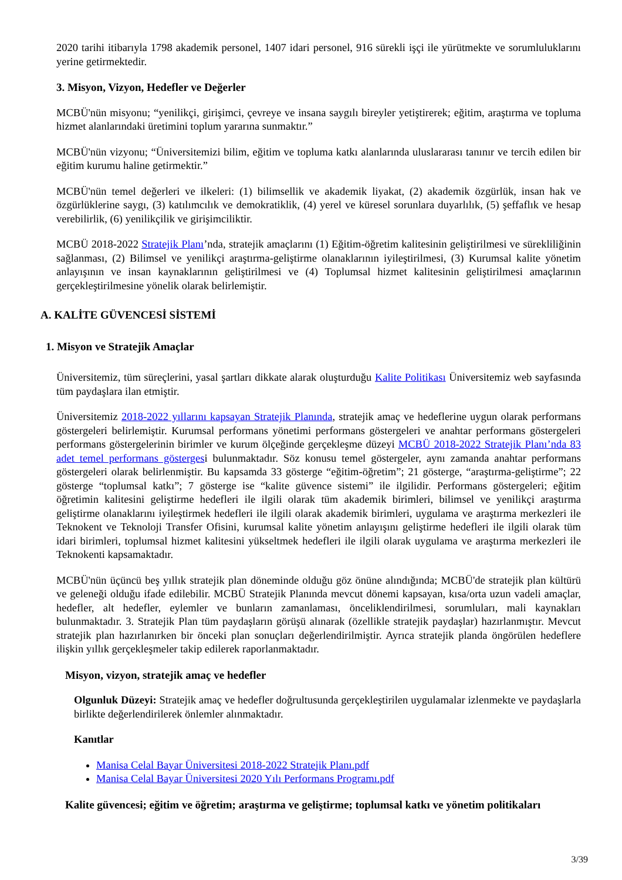2020 tarihi itibarıyla 1798 akademik personel, 1407 idari personel, 916 sürekli işçi ile yürütmekte ve sorumluluklarını yerine getirmektedir.
3. Misyon, Vizyon, Hedefler ve Değerler
MCBÜ'nün misyonu; “yenilikçi, girişimci, çevreye ve insana saygılı bireyler yetiştirerek; eğitim, araştırma ve topluma hizmet alanlarındaki üretimini toplum yararına sunmaktır.”
MCBÜ'nün vizyonu; “Üniversitemizi bilim, eğitim ve topluma katkı alanlarında uluslararası tanınır ve tercih edilen bir eğitim kurumu haline getirmektir.”
MCBÜ'nün temel değerleri ve ilkeleri: (1) bilimsellik ve akademik liyakat, (2) akademik özgürlük, insan hak ve özgürlüklerine saygı, (3) katılımcılık ve demokratiklik, (4) yerel ve küresel sorunlara duyarlılık, (5) şeffaflık ve hesap verebilirlik, (6) yenilikçilik ve girişimciliktir.
MCBÜ 2018-2022 Stratejik Planı’nda, stratejik amaçlarını (1) Eğitim-öğretim kalitesinin geliştirilmesi ve sürekliliğinin sağlanması, (2) Bilimsel ve yenilikçi araştırma-geliştirme olanaklarının iyileştirilmesi, (3) Kurumsal kalite yönetim anlayışının ve insan kaynaklarının geliştirilmesi ve (4) Toplumsal hizmet kalitesinin geliştirilmesi amaçlarının gerçekleştirilmesine yönelik olarak belirlemiştir.
A. KALİTE GÜVENCESİ SİSTEMİ
1. Misyon ve Stratejik Amaçlar
Üniversitemiz, tüm süreçlerini, yasal şartları dikkate alarak oluşturduğu Kalite Politikası Üniversitemiz web sayfasında tüm paydaşlara ilan etmiştir.
Üniversitemiz 2018-2022 yıllarını kapsayan Stratejik Planında, stratejik amaç ve hedeflerine uygun olarak performans göstergeleri belirlemiştir. Kurumsal performans yönetimi performans göstergeleri ve anahtar performans göstergeleri performans göstergelerinin birimler ve kurum ölçeğinde gerçekleşme düzeyi MCBÜ 2018-2022 Stratejik Planı’nda 83 adet temel performans göstergesi bulunmaktadır. Söz konusu temel göstergeler, aynı zamanda anahtar performans göstergeleri olarak belirlenmiştir. Bu kapsamda 33 gösterge “eğitim-öğretim”; 21 gösterge, “araştırma-geliştirme”; 22 gösterge “toplumsal katkı”; 7 gösterge ise “kalite güvence sistemi” ile ilgilidir. Performans göstergeleri; eğitim öğretimin kalitesini geliştirme hedefleri ile ilgili olarak tüm akademik birimleri, bilimsel ve yenilikçi araştırma geliştirme olanaklarını iyileştirmek hedefleri ile ilgili olarak akademik birimleri, uygulama ve araştırma merkezleri ile Teknokent ve Teknoloji Transfer Ofisini, kurumsal kalite yönetim anlayışını geliştirme hedefleri ile ilgili olarak tüm idari birimleri, toplumsal hizmet kalitesini yükseltmek hedefleri ile ilgili olarak uygulama ve araştırma merkezleri ile Teknokenti kapsamaktadır.
MCBÜ'nün üçüncü beş yıllık stratejik plan döneminde olduğu göz önüne alındığında; MCBÜ'de stratejik plan kültürü ve geleneği olduğu ifade edilebilir. MCBÜ Stratejik Planında mevcut dönemi kapsayan, kısa/orta uzun vadeli amaçlar, hedefler, alt hedefler, eylemler ve bunların zamanlaması, önceliklendirilmesi, sorumluları, mali kaynakları bulunmaktadır. 3. Stratejik Plan tüm paydaşların görüşü alınarak (özellikle stratejik paydaşlar) hazırlanmıştır. Mevcut stratejik plan hazırlanırken bir önceki plan sonuçları değerlendirilmiştir. Ayrıca stratejik planda öngörülen hedeflere ilişkin yıllık gerçekleşmeler takip edilerek raporlanmaktadır.
Misyon, vizyon, stratejik amaç ve hedefler
Olgunluk Düzeyi: Stratejik amaç ve hedefler doğrultusunda gerçekleştirilen uygulamalar izlenmekte ve paydaşlarla birlikte değerlendirilerek önlemler alınmaktadır.
Kanıtlar
Manisa Celal Bayar Üniversitesi 2018-2022 Stratejik Planı.pdf
Manisa Celal Bayar Üniversitesi 2020 Yılı Performans Programı.pdf
Kalite güvencesi; eğitim ve öğretim; araştırma ve geliştirme; toplumsal katkı ve yönetim politikaları
3/39